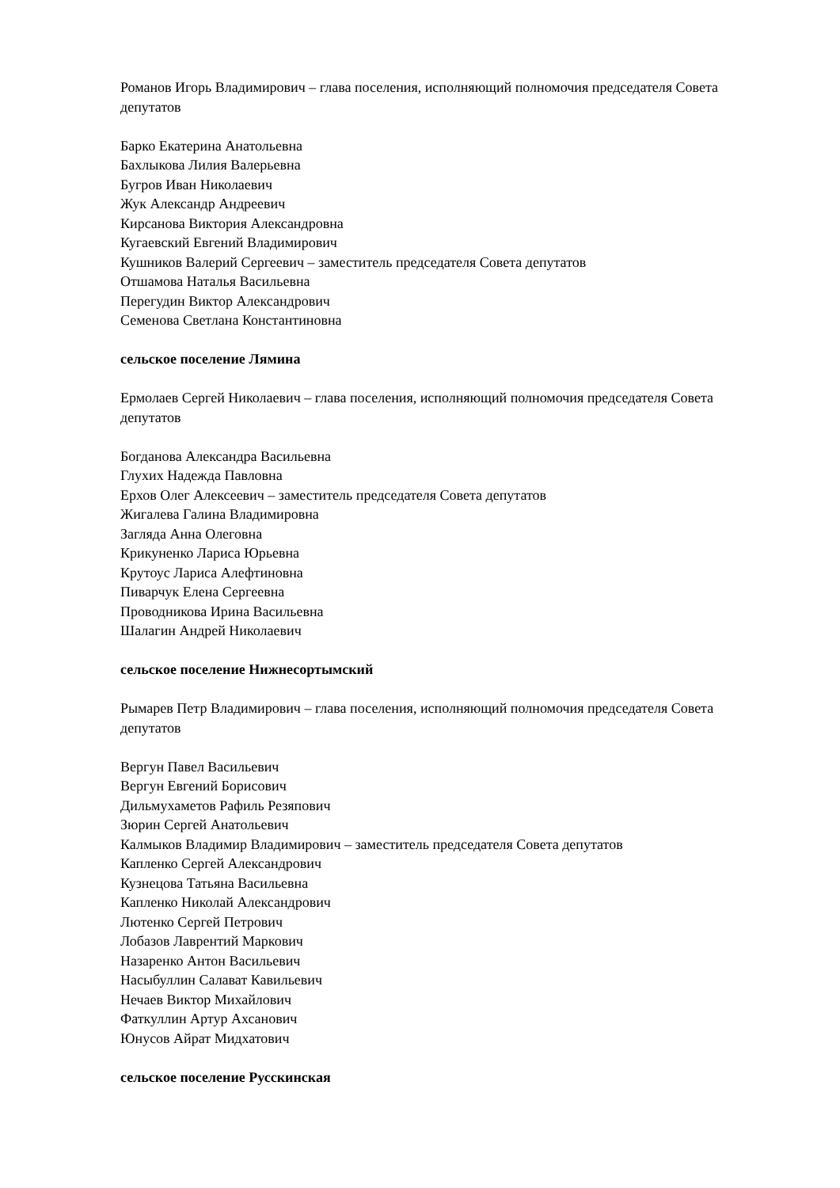Романов Игорь Владимирович – глава поселения, исполняющий полномочия председателя Совета депутатов
Барко Екатерина Анатольевна
Бахлыкова Лилия Валерьевна
Бугров Иван Николаевич
Жук Александр Андреевич
Кирсанова Виктория Александровна
Кугаевский Евгений Владимирович
Кушников Валерий Сергеевич – заместитель председателя Совета депутатов
Отшамова Наталья Васильевна
Перегудин Виктор Александрович
Семенова Светлана Константиновна
сельское поселение Лямина
Ермолаев Сергей Николаевич – глава поселения, исполняющий полномочия председателя Совета депутатов
Богданова Александра Васильевна
Глухих Надежда Павловна
Ерхов Олег Алексеевич – заместитель председателя Совета депутатов
Жигалева Галина Владимировна
Загляда Анна Олеговна
Крикуненко Лариса Юрьевна
Крутоус Лариса Алефтиновна
Пиварчук Елена Сергеевна
Проводникова Ирина Васильевна
Шалагин Андрей Николаевич
сельское поселение Нижнесортымский
Рымарев Петр Владимирович – глава поселения, исполняющий полномочия председателя Совета депутатов
Вергун Павел Васильевич
Вергун Евгений Борисович
Дильмухаметов Рафиль Резяпович
Зюрин Сергей Анатольевич
Калмыков Владимир Владимирович – заместитель председателя Совета депутатов
Капленко Сергей Александрович
Кузнецова Татьяна Васильевна
Капленко Николай Александрович
Лютенко Сергей Петрович
Лобазов Лаврентий Маркович
Назаренко Антон Васильевич
Насыбуллин Салават Кавильевич
Нечаев Виктор Михайлович
Фаткуллин Артур Ахсанович
Юнусов Айрат Мидхатович
сельское поселение Русскинская